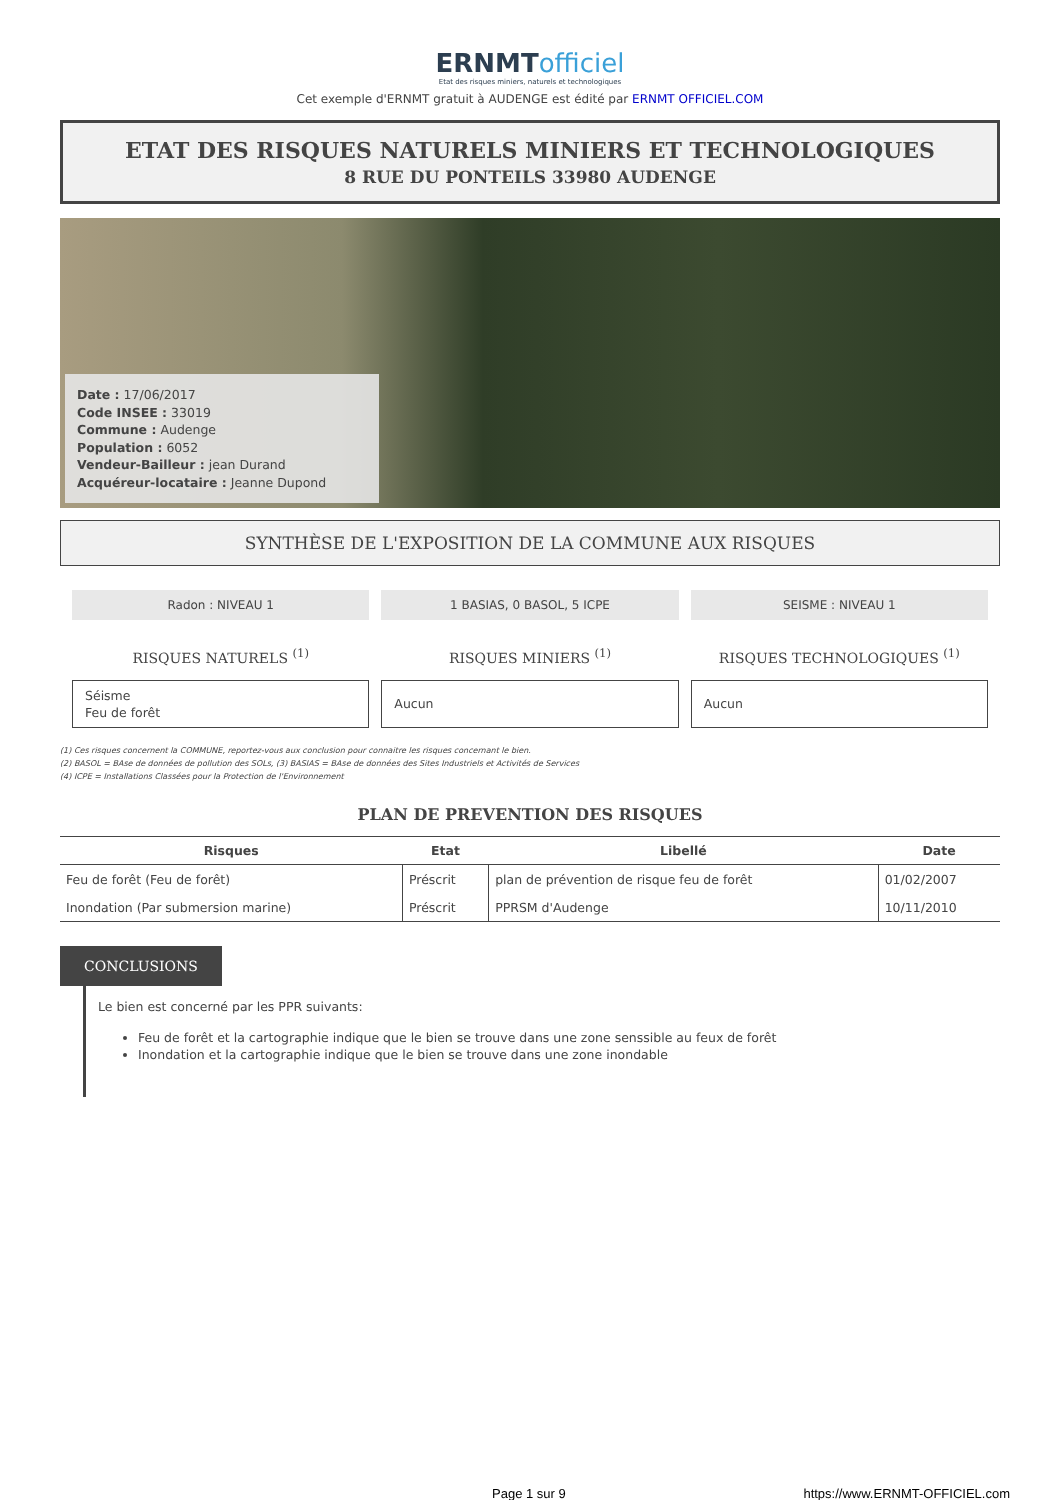ERNMTofficiel
Etat des risques miniers, naturels et technologiques
Cet exemple d'ERNMT gratuit à AUDENGE est édité par ERNMT OFFICIEL.COM
ETAT DES RISQUES NATURELS MINIERS ET TECHNOLOGIQUES
8 RUE DU PONTEILS 33980 AUDENGE
Date : 17/06/2017
Code INSEE : 33019
Commune : Audenge
Population : 6052
Vendeur-Bailleur : jean Durand
Acquéreur-locataire : Jeanne Dupond
SYNTHÈSE DE L'EXPOSITION DE LA COMMUNE AUX RISQUES
Radon : NIVEAU 1
RISQUES NATURELS <sup>(1)</sup>
Séisme
Feu de forêt
1 BASIAS, 0 BASOL, 5 ICPE
RISQUES MINIERS <sup>(1)</sup>
Aucun
SEISME : NIVEAU 1
RISQUES TECHNOLOGIQUES <sup>(1)</sup>
Aucun
(1) Ces risques concernent la COMMUNE, reportez-vous aux conclusion pour connaitre les risques concernant le bien.
(2) BASOL = BAse de données de pollution des SOLs, (3) BASIAS = BAse de données des Sites Industriels et Activités de Services
(4) ICPE = Installations Classées pour la Protection de l'Environnement
PLAN DE PREVENTION DES RISQUES
| Risques | Etat | Libellé | Date |
| --- | --- | --- | --- |
| Feu de forêt (Feu de forêt) | Préscrit | plan de prévention de risque feu de forêt | 01/02/2007 |
| Inondation (Par submersion marine) | Préscrit | PPRSM d'Audenge | 10/11/2010 |
CONCLUSIONS
Le bien est concerné par les PPR suivants:
Feu de forêt et la cartographie indique que le bien se trouve dans une zone senssible au feux de forêt
Inondation et la cartographie indique que le bien se trouve dans une zone inondable
Page 1 sur 9 https://www.ERNMT-OFFICIEL.com